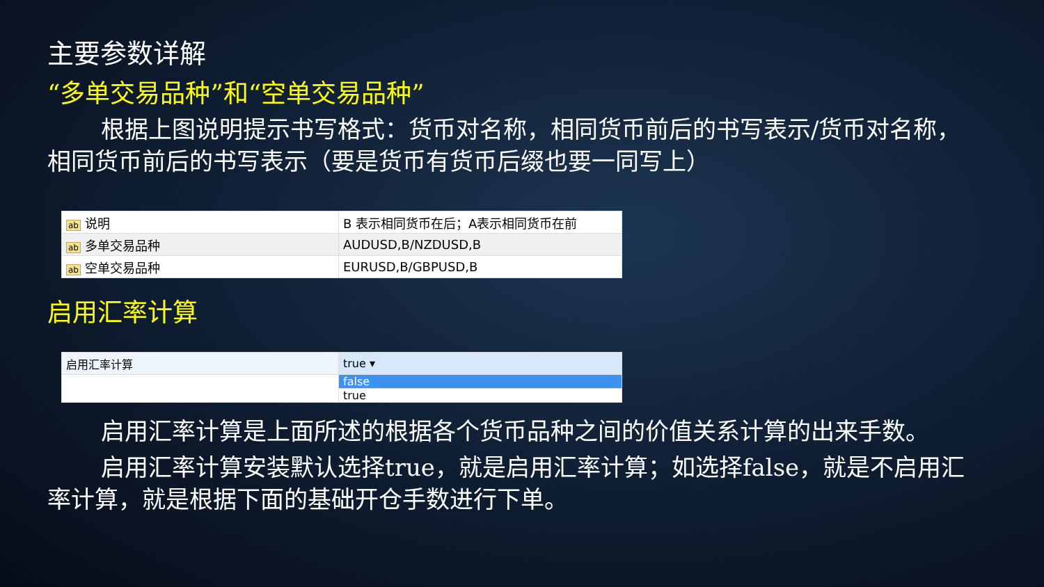主要参数详解
“多单交易品种”和“空单交易品种”
根据上图说明提示书写格式：货币对名称，相同货币前后的书写表示/货币对名称，相同货币前后的书写表示（要是货币有货币后缀也要一同写上）
| ab 说明 | B 表示相同货币在后；A表示相同货币在前 |
| ab 多单交易品种 | AUDUSD,B/NZDUSD,B |
| ab 空单交易品种 | EURUSD,B/GBPUSD,B |
启用汇率计算
| 启用汇率计算 | true ▾ |
| | false |
| | true |
启用汇率计算是上面所述的根据各个货币品种之间的价值关系计算的出来手数。
启用汇率计算安装默认选择true，就是启用汇率计算；如选择false，就是不启用汇率计算，就是根据下面的基础开仓手数进行下单。